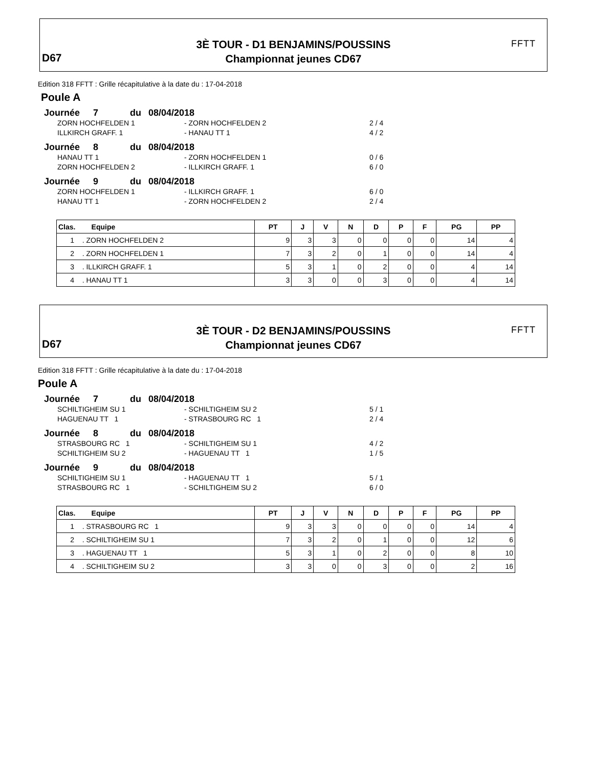3È TOUR - D1 BENJAMINS/POUSSINS
Championnat jeunes CD67
D67
FFTT
Edition 318 FFTT : Grille récapitulative à la date du : 17-04-2018
Poule A
Journée 7 du 08/04/2018
ZORN HOCHFELDEN 1 - ZORN HOCHFELDEN 2 2 / 4
ILLKIRCH GRAFF. 1 - HANAU TT 1 4 / 2
Journée 8 du 08/04/2018
HANAU TT 1 - ZORN HOCHFELDEN 1 0 / 6
ZORN HOCHFELDEN 2 - ILLKIRCH GRAFF. 1 6 / 0
Journée 9 du 08/04/2018
ZORN HOCHFELDEN 1 - ILLKIRCH GRAFF. 1 6 / 0
HANAU TT 1 - ZORN HOCHFELDEN 2 2 / 4
| Clas. Equipe | PT | J | V | N | D | P | F | PG | PP |
| --- | --- | --- | --- | --- | --- | --- | --- | --- | --- |
| 1 . ZORN HOCHFELDEN 2 | 9 | 3 | 3 | 0 | 0 | 0 | 0 | 14 | 4 |
| 2 . ZORN HOCHFELDEN 1 | 7 | 3 | 2 | 0 | 1 | 0 | 0 | 14 | 4 |
| 3 . ILLKIRCH GRAFF. 1 | 5 | 3 | 1 | 0 | 2 | 0 | 0 | 4 | 14 |
| 4 . HANAU TT 1 | 3 | 3 | 0 | 0 | 3 | 0 | 0 | 4 | 14 |
3È TOUR - D2 BENJAMINS/POUSSINS
Championnat jeunes CD67
D67
FFTT
Edition 318 FFTT : Grille récapitulative à la date du : 17-04-2018
Poule A
Journée 7 du 08/04/2018
SCHILTIGHEIM SU 1 - SCHILTIGHEIM SU 2 5 / 1
HAGUENAU TT 1 - STRASBOURG RC 1 2 / 4
Journée 8 du 08/04/2018
STRASBOURG RC 1 - SCHILTIGHEIM SU 1 4 / 2
SCHILTIGHEIM SU 2 - HAGUENAU TT 1 1 / 5
Journée 9 du 08/04/2018
SCHILTIGHEIM SU 1 - HAGUENAU TT 1 5 / 1
STRASBOURG RC 1 - SCHILTIGHEIM SU 2 6 / 0
| Clas. Equipe | PT | J | V | N | D | P | F | PG | PP |
| --- | --- | --- | --- | --- | --- | --- | --- | --- | --- |
| 1 . STRASBOURG RC 1 | 9 | 3 | 3 | 0 | 0 | 0 | 0 | 14 | 4 |
| 2 . SCHILTIGHEIM SU 1 | 7 | 3 | 2 | 0 | 1 | 0 | 0 | 12 | 6 |
| 3 . HAGUENAU TT 1 | 5 | 3 | 1 | 0 | 2 | 0 | 0 | 8 | 10 |
| 4 . SCHILTIGHEIM SU 2 | 3 | 3 | 0 | 0 | 3 | 0 | 0 | 2 | 16 |